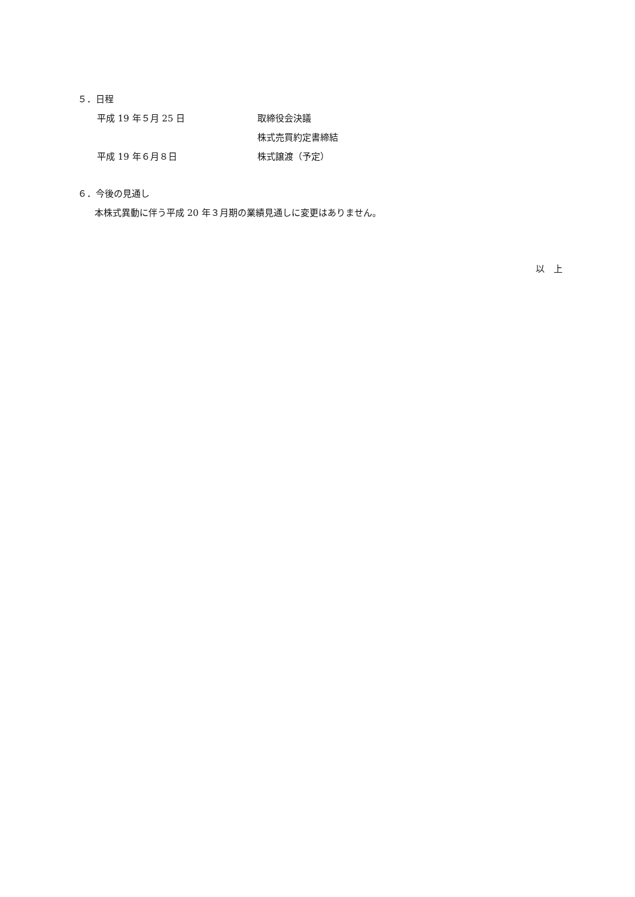５．日程
平成 19 年５月 25 日 取締役会決議
株式売買約定書締結
平成 19 年６月８日 株式譲渡（予定）
６．今後の見通し
本株式異動に伴う平成 20 年３月期の業績見通しに変更はありません。
以　上